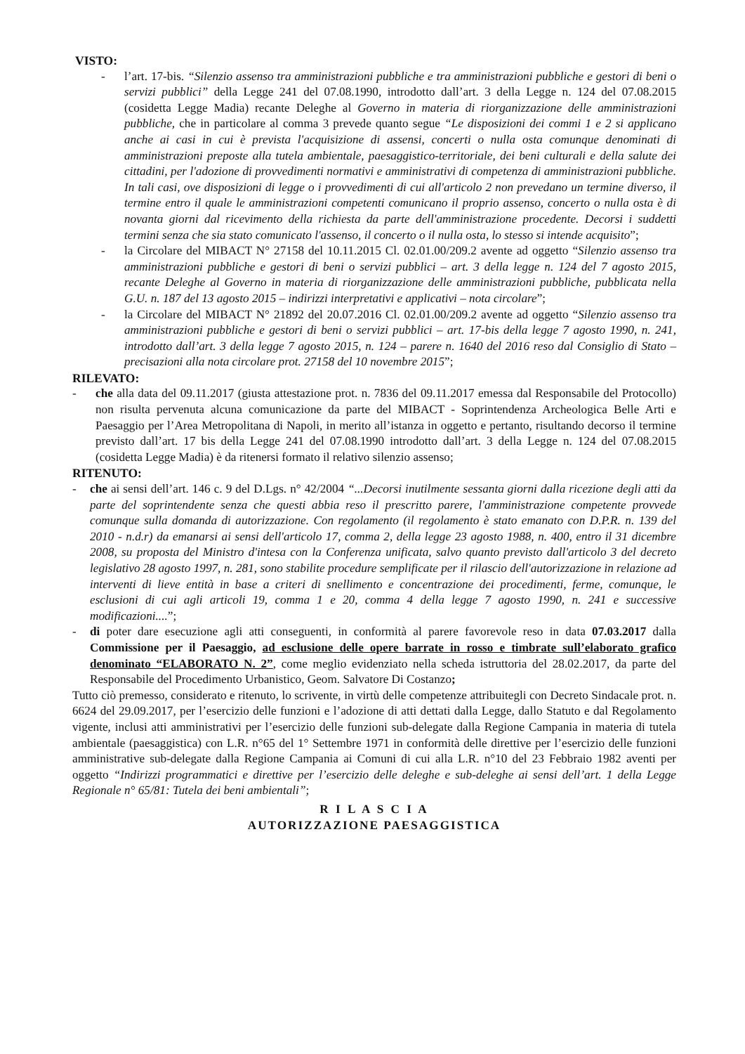VISTO:
- l’art. 17-bis. “Silenzio assenso tra amministrazioni pubbliche e tra amministrazioni pubbliche e gestori di beni o servizi pubblici” della Legge 241 del 07.08.1990, introdotto dall’art. 3 della Legge n. 124 del 07.08.2015 (cosidetta Legge Madia) recante Deleghe al Governo in materia di riorganizzazione delle amministrazioni pubbliche, che in particolare al comma 3 prevede quanto segue “Le disposizioni dei commi 1 e 2 si applicano anche ai casi in cui è prevista l'acquisizione di assensi, concerti o nulla osta comunque denominati di amministrazioni preposte alla tutela ambientale, paesaggistico-territoriale, dei beni culturali e della salute dei cittadini, per l'adozione di provvedimenti normativi e amministrativi di competenza di amministrazioni pubbliche. In tali casi, ove disposizioni di legge o i provvedimenti di cui all'articolo 2 non prevedano un termine diverso, il termine entro il quale le amministrazioni competenti comunicano il proprio assenso, concerto o nulla osta è di novanta giorni dal ricevimento della richiesta da parte dell'amministrazione procedente. Decorsi i suddetti termini senza che sia stato comunicato l'assenso, il concerto o il nulla osta, lo stesso si intende acquisito”;
- la Circolare del MIBACT N° 27158 del 10.11.2015 Cl. 02.01.00/209.2 avente ad oggetto “Silenzio assenso tra amministrazioni pubbliche e gestori di beni o servizi pubblici – art. 3 della legge n. 124 del 7 agosto 2015, recante Deleghe al Governo in materia di riorganizzazione delle amministrazioni pubbliche, pubblicata nella G.U. n. 187 del 13 agosto 2015 – indirizzi interpretativi e applicativi – nota circolare”;
- la Circolare del MIBACT N° 21892 del 20.07.2016 Cl. 02.01.00/209.2 avente ad oggetto “Silenzio assenso tra amministrazioni pubbliche e gestori di beni o servizi pubblici – art. 17-bis della legge 7 agosto 1990, n. 241, introdotto dall’art. 3 della legge 7 agosto 2015, n. 124 – parere n. 1640 del 2016 reso dal Consiglio di Stato – precisazioni alla nota circolare prot. 27158 del 10 novembre 2015”;
RILEVATO:
- che alla data del 09.11.2017 (giusta attestazione prot. n. 7836 del 09.11.2017 emessa dal Responsabile del Protocollo) non risulta pervenuta alcuna comunicazione da parte del MIBACT - Soprintendenza Archeologica Belle Arti e Paesaggio per l’Area Metropolitana di Napoli, in merito all’istanza in oggetto e pertanto, risultando decorso il termine previsto dall’art. 17 bis della Legge 241 del 07.08.1990 introdotto dall’art. 3 della Legge n. 124 del 07.08.2015 (cosidetta Legge Madia) è da ritenersi formato il relativo silenzio assenso;
RITENUTO:
- che ai sensi dell’art. 146 c. 9 del D.Lgs. n° 42/2004 “...Decorsi inutilmente sessanta giorni dalla ricezione degli atti da parte del soprintendente senza che questi abbia reso il prescritto parere, l'amministrazione competente provvede comunque sulla domanda di autorizzazione. Con regolamento (il regolamento è stato emanato con D.P.R. n. 139 del 2010 - n.d.r) da emanarsi ai sensi dell'articolo 17, comma 2, della legge 23 agosto 1988, n. 400, entro il 31 dicembre 2008, su proposta del Ministro d'intesa con la Conferenza unificata, salvo quanto previsto dall'articolo 3 del decreto legislativo 28 agosto 1997, n. 281, sono stabilite procedure semplificate per il rilascio dell'autorizzazione in relazione ad interventi di lieve entità in base a criteri di snellimento e concentrazione dei procedimenti, ferme, comunque, le esclusioni di cui agli articoli 19, comma 1 e 20, comma 4 della legge 7 agosto 1990, n. 241 e successive modificazioni....”;
- di poter dare esecuzione agli atti conseguenti, in conformità al parere favorevole reso in data 07.03.2017 dalla Commissione per il Paesaggio, ad esclusione delle opere barrate in rosso e timbrate sull’elaborato grafico denominato “ELABORATO N. 2”, come meglio evidenziato nella scheda istruttoria del 28.02.2017, da parte del Responsabile del Procedimento Urbanistico, Geom. Salvatore Di Costanzo;
Tutto ciò premesso, considerato e ritenuto, lo scrivente, in virtù delle competenze attribuitegli con Decreto Sindacale prot. n. 6624 del 29.09.2017, per l’esercizio delle funzioni e l’adozione di atti dettati dalla Legge, dallo Statuto e dal Regolamento vigente, inclusi atti amministrativi per l’esercizio delle funzioni sub-delegate dalla Regione Campania in materia di tutela ambientale (paesaggistica) con L.R. n°65 del 1° Settembre 1971 in conformità delle direttive per l’esercizio delle funzioni amministrative sub-delegate dalla Regione Campania ai Comuni di cui alla L.R. n°10 del 23 Febbraio 1982 aventi per oggetto “Indirizzi programmatici e direttive per l’esercizio delle deleghe e sub-deleghe ai sensi dell’art. 1 della Legge Regionale n° 65/81: Tutela dei beni ambientali”;
R I L A S C I A
AUTORIZZAZIONE PAESAGGISTICA